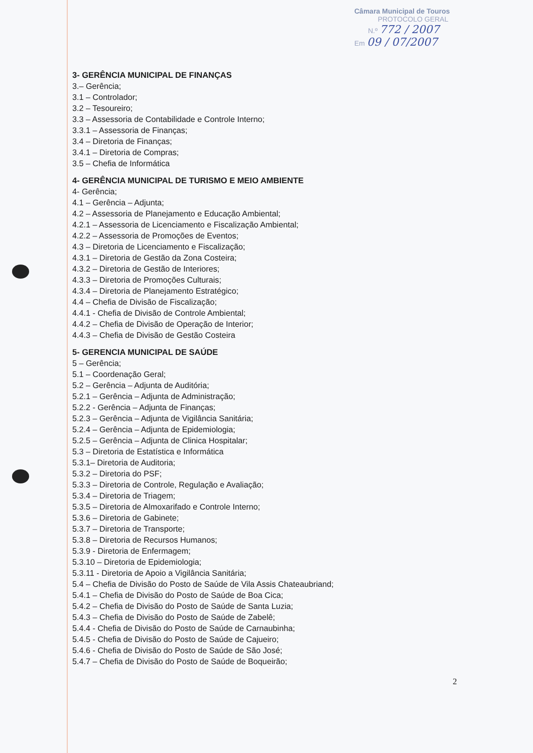Câmara Municipal de Touros
PROTOCOLO GERAL
N.º 772 / 2007
Em 09 / 07/2007
3- GERÊNCIA MUNICIPAL DE FINANÇAS
3.– Gerência;
3.1 – Controlador;
3.2 – Tesoureiro;
3.3 – Assessoria de Contabilidade e Controle Interno;
3.3.1 – Assessoria de Finanças;
3.4 – Diretoria de Finanças;
3.4.1 – Diretoria de Compras;
3.5 – Chefia de Informática
4- GERÊNCIA MUNICIPAL DE TURISMO E MEIO AMBIENTE
4- Gerência;
4.1 – Gerência – Adjunta;
4.2 – Assessoria de Planejamento e Educação Ambiental;
4.2.1 – Assessoria de Licenciamento e Fiscalização Ambiental;
4.2.2 – Assessoria de Promoções de Eventos;
4.3 – Diretoria de Licenciamento e Fiscalização;
4.3.1 – Diretoria de Gestão da Zona Costeira;
4.3.2 – Diretoria de Gestão de Interiores;
4.3.3 – Diretoria de Promoções Culturais;
4.3.4 – Diretoria de Planejamento Estratégico;
4.4 – Chefia de Divisão de Fiscalização;
4.4.1 - Chefia de Divisão de Controle Ambiental;
4.4.2 – Chefia de Divisão de Operação de Interior;
4.4.3 – Chefia de Divisão de Gestão Costeira
5- GERENCIA MUNICIPAL DE SAÚDE
5 – Gerência;
5.1 – Coordenação Geral;
5.2 – Gerência – Adjunta de Auditória;
5.2.1 – Gerência – Adjunta de Administração;
5.2.2 - Gerência – Adjunta de Finanças;
5.2.3 – Gerência – Adjunta de Vigilância Sanitária;
5.2.4 – Gerência – Adjunta de Epidemiologia;
5.2.5 – Gerência – Adjunta de Clinica Hospitalar;
5.3 – Diretoria de Estatística e Informática
5.3.1– Diretoria de Auditoria;
5.3.2 – Diretoria do PSF;
5.3.3 – Diretoria de Controle, Regulação e Avaliação;
5.3.4 – Diretoria de Triagem;
5.3.5 – Diretoria de Almoxarifado e Controle Interno;
5.3.6 – Diretoria de Gabinete;
5.3.7 – Diretoria de Transporte;
5.3.8 – Diretoria de Recursos Humanos;
5.3.9 - Diretoria de Enfermagem;
5.3.10 – Diretoria de Epidemiologia;
5.3.11 - Diretoria de Apoio a Vigilância Sanitária;
5.4 – Chefia de Divisão do Posto de Saúde de Vila Assis Chateaubriand;
5.4.1 – Chefia de Divisão do Posto de Saúde de Boa Cica;
5.4.2 – Chefia de Divisão do Posto de Saúde de Santa Luzia;
5.4.3 – Chefia de Divisão do Posto de Saúde de Zabelê;
5.4.4 - Chefia de Divisão do Posto de Saúde de Carnaubinha;
5.4.5 - Chefia de Divisão do Posto de Saúde de Cajueiro;
5.4.6 - Chefia de Divisão do Posto de Saúde de São José;
5.4.7 – Chefia de Divisão do Posto de Saúde de Boqueirão;
2